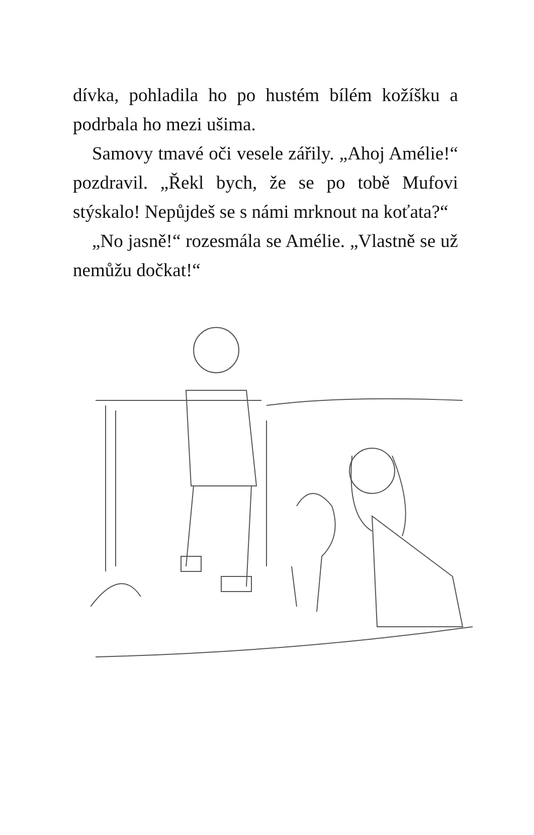dívka, pohladila ho po hustém bílém kožíšku a podrbala ho mezi ušima.
Samovy tmavé oči vesele zářily. „Ahoj Amélie!“ pozdravil. „Řekl bych, že se po tobě Mufovi stýskalo! Nepůjdeš se s námi mrknout na koťata?“
„No jasně!“ rozesmála se Amélie. „Vlastně se už nemůžu dočkat!“